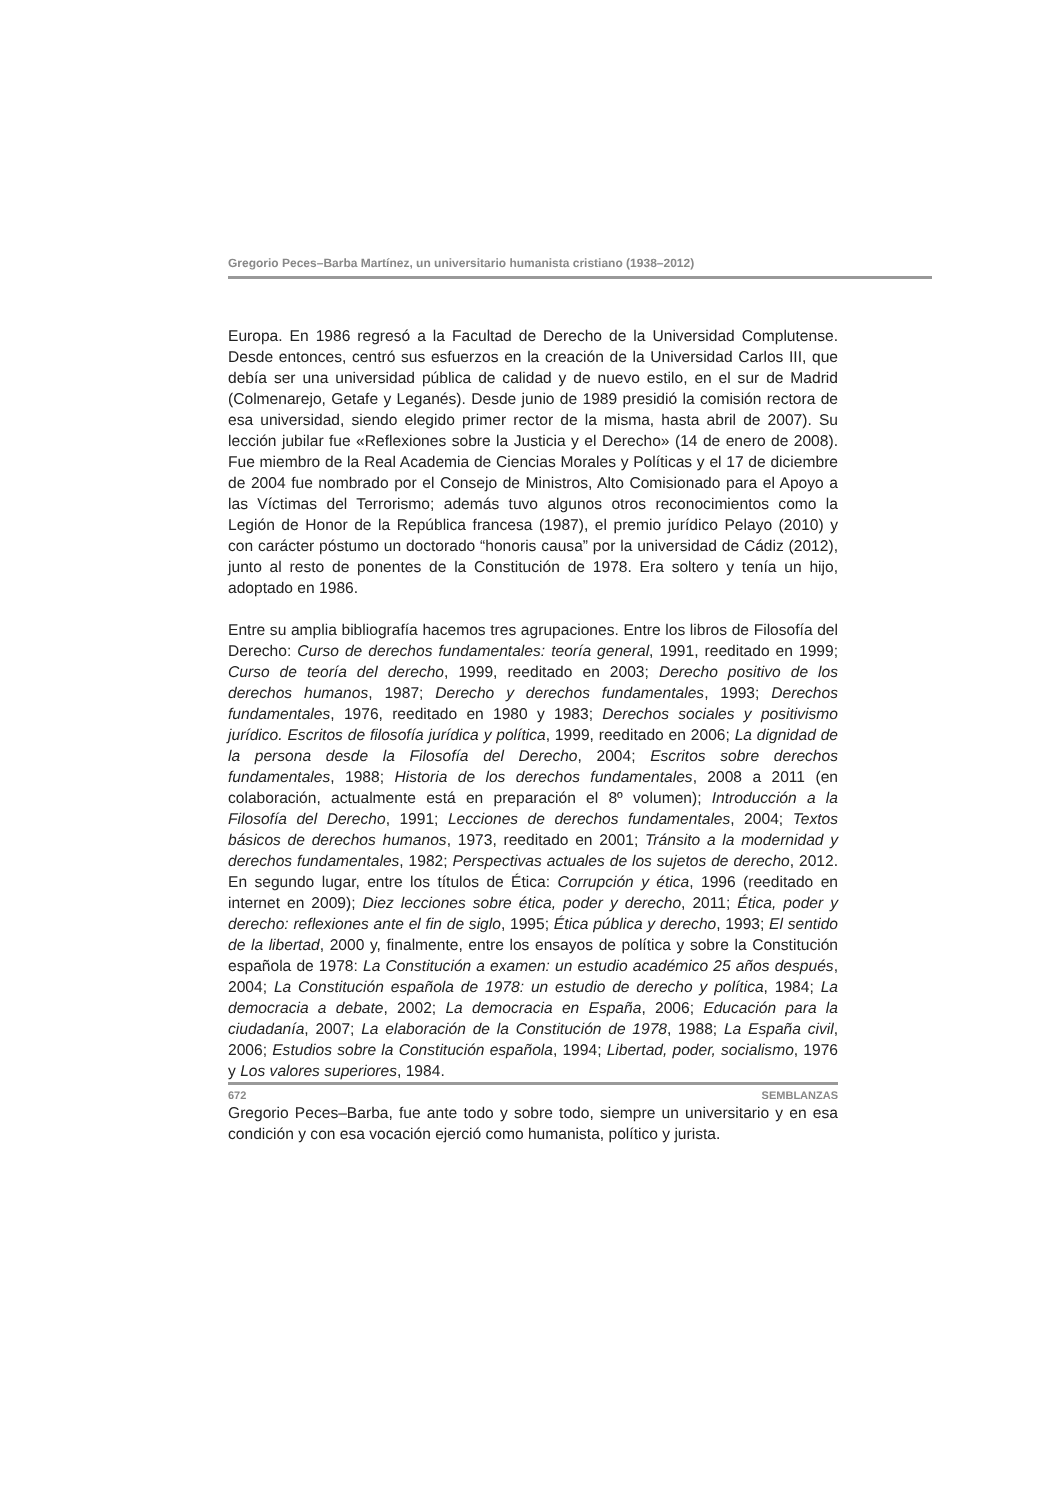Gregorio Peces–Barba Martínez, un universitario humanista cristiano (1938–2012)
Europa. En 1986 regresó a la Facultad de Derecho de la Universidad Complutense. Desde entonces, centró sus esfuerzos en la creación de la Universidad Carlos III, que debía ser una universidad pública de calidad y de nuevo estilo, en el sur de Madrid (Colmenarejo, Getafe y Leganés). Desde junio de 1989 presidió la comisión rectora de esa universidad, siendo elegido primer rector de la misma, hasta abril de 2007). Su lección jubilar fue «Reflexiones sobre la Justicia y el Derecho» (14 de enero de 2008). Fue miembro de la Real Academia de Ciencias Morales y Políticas y el 17 de diciembre de 2004 fue nombrado por el Consejo de Ministros, Alto Comisionado para el Apoyo a las Víctimas del Terrorismo; además tuvo algunos otros reconocimientos como la Legión de Honor de la República francesa (1987), el premio jurídico Pelayo (2010) y con carácter póstumo un doctorado “honoris causa” por la universidad de Cádiz (2012), junto al resto de ponentes de la Constitución de 1978. Era soltero y tenía un hijo, adoptado en 1986.
Entre su amplia bibliografía hacemos tres agrupaciones. Entre los libros de Filosofía del Derecho: Curso de derechos fundamentales: teoría general, 1991, reeditado en 1999; Curso de teoría del derecho, 1999, reeditado en 2003; Derecho positivo de los derechos humanos, 1987; Derecho y derechos fundamentales, 1993; Derechos fundamentales, 1976, reeditado en 1980 y 1983; Derechos sociales y positivismo jurídico. Escritos de filosofía jurídica y política, 1999, reeditado en 2006; La dignidad de la persona desde la Filosofía del Derecho, 2004; Escritos sobre derechos fundamentales, 1988; Historia de los derechos fundamentales, 2008 a 2011 (en colaboración, actualmente está en preparación el 8º volumen); Introducción a la Filosofía del Derecho, 1991; Lecciones de derechos fundamentales, 2004; Textos básicos de derechos humanos, 1973, reeditado en 2001; Tránsito a la modernidad y derechos fundamentales, 1982; Perspectivas actuales de los sujetos de derecho, 2012. En segundo lugar, entre los títulos de Ética: Corrupción y ética, 1996 (reeditado en internet en 2009); Diez lecciones sobre ética, poder y derecho, 2011; Ética, poder y derecho: reflexiones ante el fin de siglo, 1995; Ética pública y derecho, 1993; El sentido de la libertad, 2000 y, finalmente, entre los ensayos de política y sobre la Constitución española de 1978: La Constitución a examen: un estudio académico 25 años después, 2004; La Constitución española de 1978: un estudio de derecho y política, 1984; La democracia a debate, 2002; La democracia en España, 2006; Educación para la ciudadanía, 2007; La elaboración de la Constitución de 1978, 1988; La España civil, 2006; Estudios sobre la Constitución española, 1994; Libertad, poder, socialismo, 1976 y Los valores superiores, 1984.
Gregorio Peces–Barba, fue ante todo y sobre todo, siempre un universitario y en esa condición y con esa vocación ejerció como humanista, político y jurista.
672 SEMBLANZAS